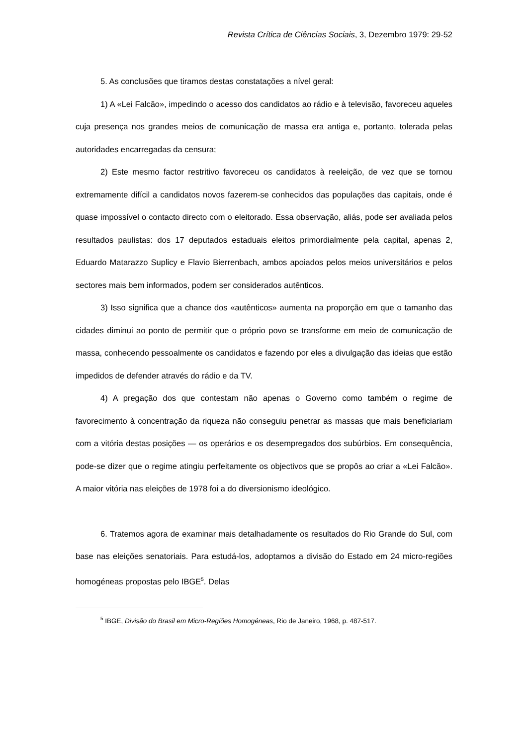Revista Crítica de Ciências Sociais, 3, Dezembro 1979: 29-52
5. As conclusões que tiramos destas constatações a nível geral:
1) A «Lei Falcão», impedindo o acesso dos candidatos ao rádio e à televisão, favoreceu aqueles cuja presença nos grandes meios de comunicação de massa era antiga e, portanto, tolerada pelas autoridades encarregadas da censura;
2) Este mesmo factor restritivo favoreceu os candidatos à reeleição, de vez que se tornou extremamente difícil a candidatos novos fazerem-se conhecidos das populações das capitais, onde é quase impossível o contacto directo com o eleitorado. Essa observação, aliás, pode ser avaliada pelos resultados paulistas: dos 17 deputados estaduais eleitos primordialmente pela capital, apenas 2, Eduardo Matarazzo Suplicy e Flavio Bierrenbach, ambos apoiados pelos meios universitários e pelos sectores mais bem informados, podem ser considerados autênticos.
3) Isso significa que a chance dos «autênticos» aumenta na proporção em que o tamanho das cidades diminui ao ponto de permitir que o próprio povo se transforme em meio de comunicação de massa, conhecendo pessoalmente os candidatos e fazendo por eles a divulgação das ideias que estão impedidos de defender através do rádio e da TV.
4) A pregação dos que contestam não apenas o Governo como também o regime de favorecimento à concentração da riqueza não conseguiu penetrar as massas que mais beneficiariam com a vitória destas posições — os operários e os desempregados dos subúrbios. Em consequência, pode-se dizer que o regime atingiu perfeitamente os objectivos que se propôs ao criar a «Lei Falcão». A maior vitória nas eleições de 1978 foi a do diversionismo ideológico.
6. Tratemos agora de examinar mais detalhadamente os resultados do Rio Grande do Sul, com base nas eleições senatoriais. Para estudá-los, adoptamos a divisão do Estado em 24 micro-regiões homogéneas propostas pelo IBGE<sup>5</sup>. Delas
<sup>5</sup> IBGE, Divisão do Brasil em Micro-Regiões Homogéneas, Rio de Janeiro, 1968, p. 487-517.